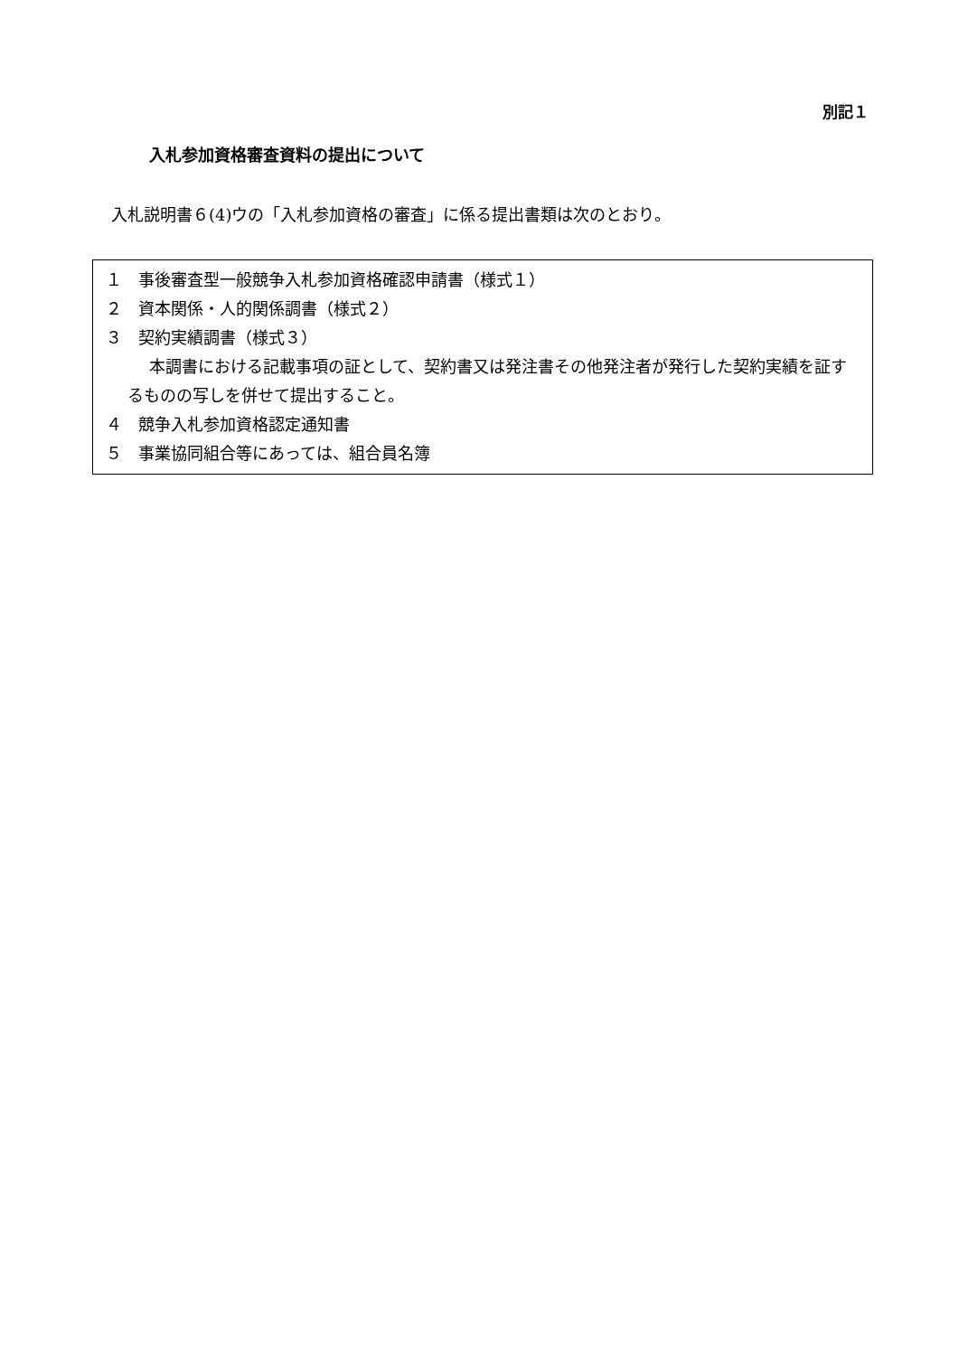別記１
入札参加資格審査資料の提出について
入札説明書６(4)ウの「入札参加資格の審査」に係る提出書類は次のとおり。
１　事後審査型一般競争入札参加資格確認申請書（様式１）
２　資本関係・人的関係調書（様式２）
３　契約実績調書（様式３）
本調書における記載事項の証として、契約書又は発注書その他発注者が発行した契約実績を証するものの写しを併せて提出すること。
４　競争入札参加資格認定通知書
５　事業協同組合等にあっては、組合員名簿